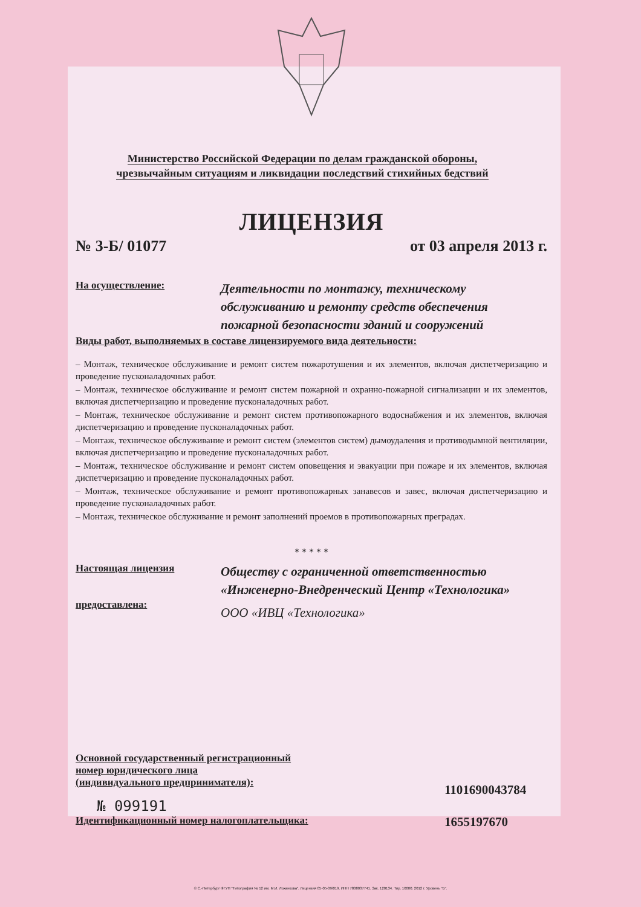Министерство Российской Федерации по делам гражданской обороны,
чрезвычайным ситуациям и ликвидации последствий стихийных бедствий
ЛИЦЕНЗИЯ
№ 3-Б/ 01077 от 03 апреля 2013 г.
На осуществление:
Деятельности по монтажу, техническому обслуживанию и ремонту средств обеспечения пожарной безопасности зданий и сооружений
Виды работ, выполняемых в составе лицензируемого вида деятельности:
– Монтаж, техническое обслуживание и ремонт систем пожаротушения и их элементов, включая диспетчеризацию и проведение пусконаладочных работ.
– Монтаж, техническое обслуживание и ремонт систем пожарной и охранно-пожарной сигнализации и их элементов, включая диспетчеризацию и проведение пусконаладочных работ.
– Монтаж, техническое обслуживание и ремонт систем противопожарного водоснабжения и их элементов, включая диспетчеризацию и проведение пусконаладочных работ.
– Монтаж, техническое обслуживание и ремонт систем (элементов систем) дымоудаления и противодымной вентиляции, включая диспетчеризацию и проведение пусконаладочных работ.
– Монтаж, техническое обслуживание и ремонт систем оповещения и эвакуации при пожаре и их элементов, включая диспетчеризацию и проведение пусконаладочных работ.
– Монтаж, техническое обслуживание и ремонт противопожарных занавесов и завес, включая диспетчеризацию и проведение пусконаладочных работ.
– Монтаж, техническое обслуживание и ремонт заполнений проемов в противопожарных преградах.
* * * * *
Настоящая лицензия
предоставлена:
Обществу с ограниченной ответственностью «Инженерно-Внедренческий Центр «Технологика»
ООО «ИВЦ «Технологика»
Основной государственный регистрационный
номер юридического лица
(индивидуального предпринимателя):
1101690043784
№ 099191
Идентификационный номер налогоплательщика: 1655197670
© С.-Петербург ФГУП "Типография № 12 им. М.И. Лоханкова". Лицензия 05-05-09/019. ИНН 7808037741. Зак. 120134. Тир. 10000. 2012 г. Уровень "Б".